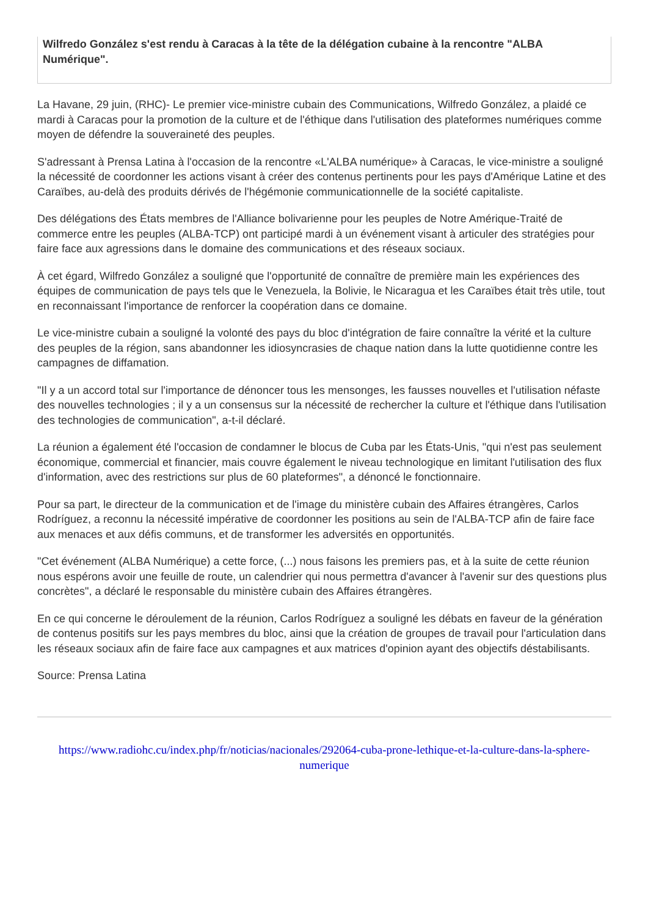Wilfredo González s'est rendu à Caracas à la tête de la délégation cubaine à la rencontre "ALBA Numérique".
La Havane, 29 juin, (RHC)- Le premier vice-ministre cubain des Communications, Wilfredo González, a plaidé ce mardi à Caracas pour la promotion de la culture et de l'éthique dans l'utilisation des plateformes numériques comme moyen de défendre la souveraineté des peuples.
S'adressant à Prensa Latina à l'occasion de la rencontre «L'ALBA numérique» à Caracas, le vice-ministre a souligné la nécessité de coordonner les actions visant à créer des contenus pertinents pour les pays d'Amérique Latine et des Caraïbes, au-delà des produits dérivés de l'hégémonie communicationnelle de la société capitaliste.
Des délégations des États membres de l'Alliance bolivarienne pour les peuples de Notre Amérique-Traité de commerce entre les peuples (ALBA-TCP) ont participé mardi à un événement visant à articuler des stratégies pour faire face aux agressions dans le domaine des communications et des réseaux sociaux.
À cet égard, Wilfredo González a souligné que l'opportunité de connaître de première main les expériences des équipes de communication de pays tels que le Venezuela, la Bolivie, le Nicaragua et les Caraïbes était très utile, tout en reconnaissant l'importance de renforcer la coopération dans ce domaine.
Le vice-ministre cubain a souligné la volonté des pays du bloc d'intégration de faire connaître la vérité et la culture des peuples de la région, sans abandonner les idiosyncrasies de chaque nation dans la lutte quotidienne contre les campagnes de diffamation.
"Il y a un accord total sur l'importance de dénoncer tous les mensonges, les fausses nouvelles et l'utilisation néfaste des nouvelles technologies ; il y a un consensus sur la nécessité de rechercher la culture et l'éthique dans l'utilisation des technologies de communication", a-t-il déclaré.
La réunion a également été l'occasion de condamner le blocus de Cuba par les États-Unis, "qui n'est pas seulement économique, commercial et financier, mais couvre également le niveau technologique en limitant l'utilisation des flux d'information, avec des restrictions sur plus de 60 plateformes", a dénoncé le fonctionnaire.
Pour sa part, le directeur de la communication et de l'image du ministère cubain des Affaires étrangères, Carlos Rodríguez, a reconnu la nécessité impérative de coordonner les positions au sein de l'ALBA-TCP afin de faire face aux menaces et aux défis communs, et de transformer les adversités en opportunités.
"Cet événement (ALBA Numérique) a cette force, (...) nous faisons les premiers pas, et à la suite de cette réunion nous espérons avoir une feuille de route, un calendrier qui nous permettra d'avancer à l'avenir sur des questions plus concrètes", a déclaré le responsable du ministère cubain des Affaires étrangères.
En ce qui concerne le déroulement de la réunion, Carlos Rodríguez a souligné les débats en faveur de la génération de contenus positifs sur les pays membres du bloc, ainsi que la création de groupes de travail pour l'articulation dans les réseaux sociaux afin de faire face aux campagnes et aux matrices d'opinion ayant des objectifs déstabilisants.
Source: Prensa Latina
https://www.radiohc.cu/index.php/fr/noticias/nacionales/292064-cuba-prone-lethique-et-la-culture-dans-la-sphere-numerique